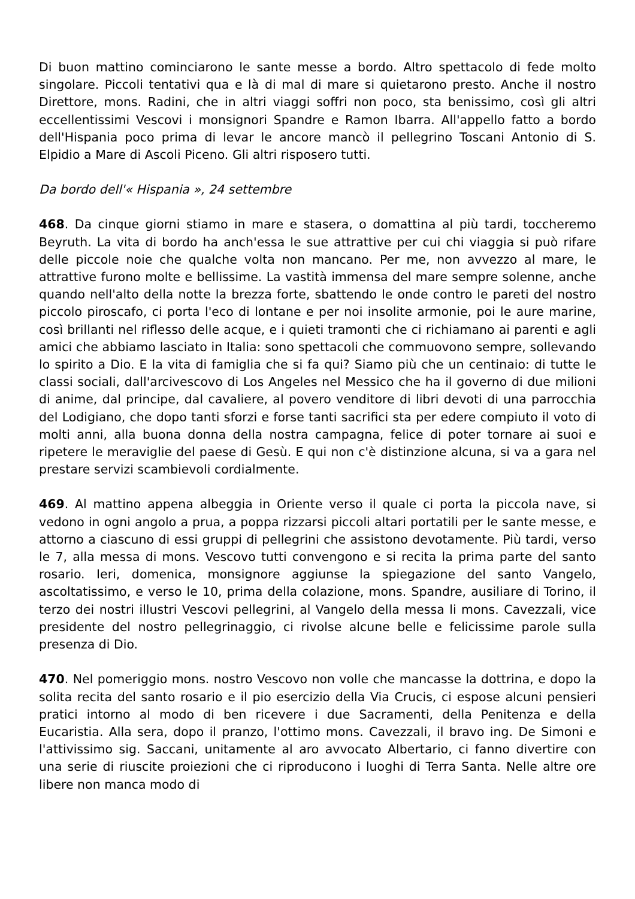Di buon mattino cominciarono le sante messe a bordo. Altro spettacolo di fede molto singolare. Piccoli tentativi qua e là di mal di mare si quietarono presto. Anche il nostro Direttore, mons. Radini, che in altri viaggi soffri non poco, sta benissimo, così gli altri eccellentissimi Vescovi i monsignori Spandre e Ramon Ibarra. All'appello fatto a bordo dell'Hispania poco prima di levar le ancore mancò il pellegrino Toscani Antonio di S. Elpidio a Mare di Ascoli Piceno. Gli altri risposero tutti.
Da bordo dell'« Hispania », 24 settembre
468. Da cinque giorni stiamo in mare e stasera, o domattina al più tardi, toccheremo Beyruth. La vita di bordo ha anch'essa le sue attrattive per cui chi viaggia si può rifare delle piccole noie che qualche volta non mancano. Per me, non avvezzo al mare, le attrattive furono molte e bellissime. La vastità immensa del mare sempre solenne, anche quando nell'alto della notte la brezza forte, sbattendo le onde contro le pareti del nostro piccolo piroscafo, ci porta l'eco di lontane e per noi insolite armonie, poi le aure marine, così brillanti nel riflesso delle acque, e i quieti tramonti che ci richiamano ai parenti e agli amici che abbiamo lasciato in Italia: sono spettacoli che commuovono sempre, sollevando lo spirito a Dio. E la vita di famiglia che si fa qui? Siamo più che un centinaio: di tutte le classi sociali, dall'arcivescovo di Los Angeles nel Messico che ha il governo di due milioni di anime, dal principe, dal cavaliere, al povero venditore di libri devoti di una parrocchia del Lodigiano, che dopo tanti sforzi e forse tanti sacrifici sta per edere compiuto il voto di molti anni, alla buona donna della nostra campagna, felice di poter tornare ai suoi e ripetere le meraviglie del paese di Gesù. E qui non c'è distinzione alcuna, si va a gara nel prestare servizi scambievoli cordialmente.
469. Al mattino appena albeggia in Oriente verso il quale ci porta la piccola nave, si vedono in ogni angolo a prua, a poppa rizzarsi piccoli altari portatili per le sante messe, e attorno a ciascuno di essi gruppi di pellegrini che assistono devotamente. Più tardi, verso le 7, alla messa di mons. Vescovo tutti convengono e si recita la prima parte del santo rosario. Ieri, domenica, monsignore aggiunse la spiegazione del santo Vangelo, ascoltatissimo, e verso le 10, prima della colazione, mons. Spandre, ausiliare di Torino, il terzo dei nostri illustri Vescovi pellegrini, al Vangelo della messa li mons. Cavezzali, vice presidente del nostro pellegrinaggio, ci rivolse alcune belle e felicissime parole sulla presenza di Dio.
470. Nel pomeriggio mons. nostro Vescovo non volle che mancasse la dottrina, e dopo la solita recita del santo rosario e il pio esercizio della Via Crucis, ci espose alcuni pensieri pratici intorno al modo di ben ricevere i due Sacramenti, della Penitenza e della Eucaristia. Alla sera, dopo il pranzo, l'ottimo mons. Cavezzali, il bravo ing. De Simoni e l'attivissimo sig. Saccani, unitamente al aro avvocato Albertario, ci fanno divertire con una serie di riuscite proiezioni che ci riproducono i luoghi di Terra Santa. Nelle altre ore libere non manca modo di